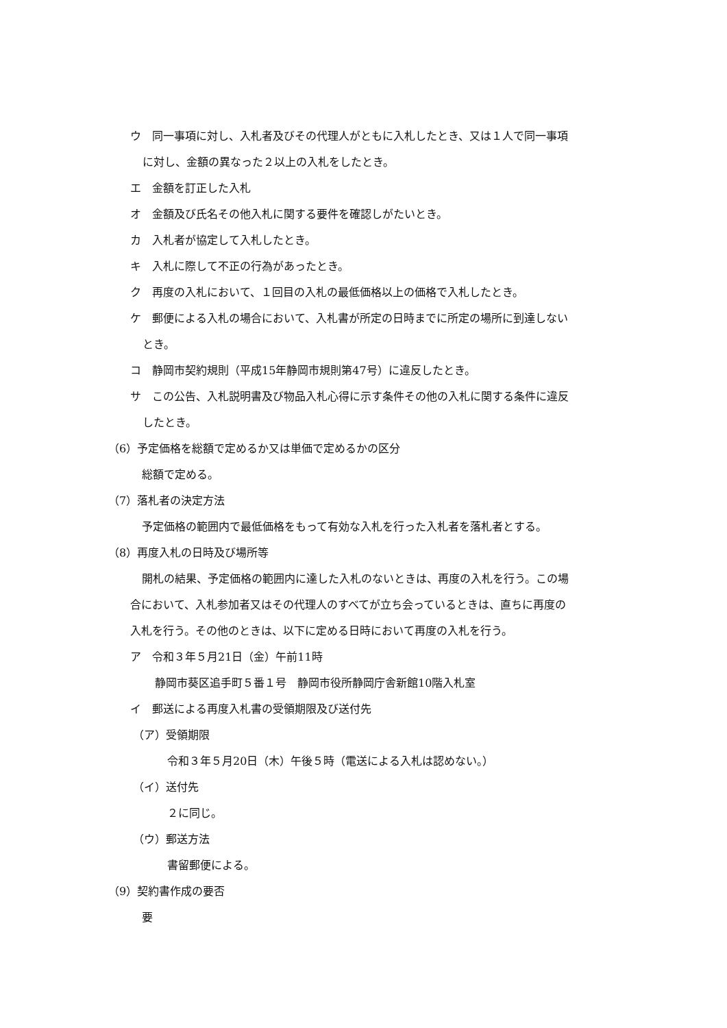ウ　同一事項に対し、入札者及びその代理人がともに入札したとき、又は１人で同一事項
に対し、金額の異なった２以上の入札をしたとき。
エ　金額を訂正した入札
オ　金額及び氏名その他入札に関する要件を確認しがたいとき。
カ　入札者が協定して入札したとき。
キ　入札に際して不正の行為があったとき。
ク　再度の入札において、１回目の入札の最低価格以上の価格で入札したとき。
ケ　郵便による入札の場合において、入札書が所定の日時までに所定の場所に到達しない
とき。
コ　静岡市契約規則（平成15年静岡市規則第47号）に違反したとき。
サ　この公告、入札説明書及び物品入札心得に示す条件その他の入札に関する条件に違反
したとき。
（6）予定価格を総額で定めるか又は単価で定めるかの区分
総額で定める。
（7）落札者の決定方法
予定価格の範囲内で最低価格をもって有効な入札を行った入札者を落札者とする。
（8）再度入札の日時及び場所等
開札の結果、予定価格の範囲内に達した入札のないときは、再度の入札を行う。この場
合において、入札参加者又はその代理人のすべてが立ち会っているときは、直ちに再度の
入札を行う。その他のときは、以下に定める日時において再度の入札を行う。
ア　令和３年５月21日（金）午前11時
静岡市葵区追手町５番１号　静岡市役所静岡庁舎新館10階入札室
イ　郵送による再度入札書の受領期限及び送付先
（ア）受領期限
令和３年５月20日（木）午後５時（電送による入札は認めない。）
（イ）送付先
２に同じ。
（ウ）郵送方法
書留郵便による。
（9）契約書作成の要否
要